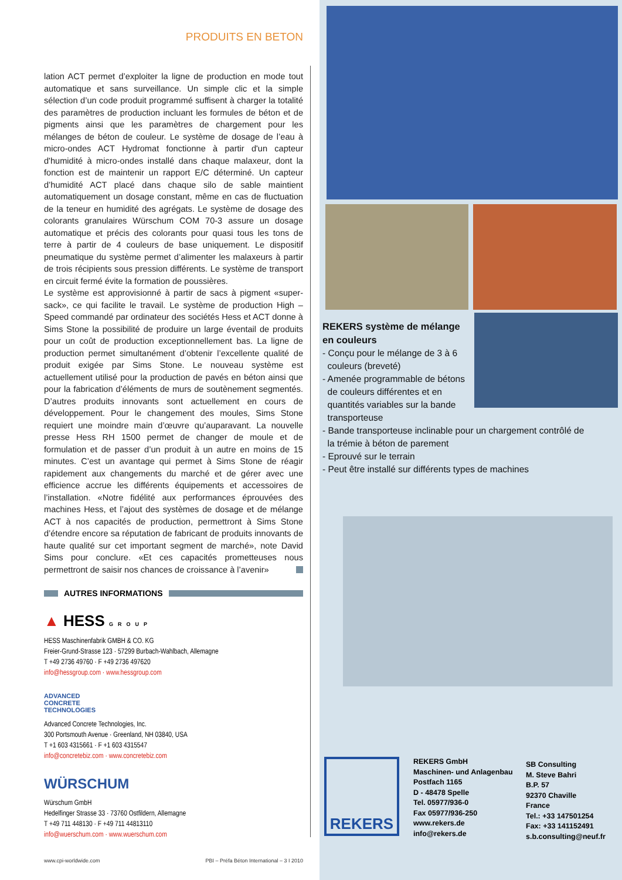PRODUITS EN BETON
lation ACT permet d’exploiter la ligne de production en mode tout automatique et sans surveillance. Un simple clic et la simple sélection d’un code produit programmé suffisent à charger la totalité des paramètres de production incluant les formules de béton et de pigments ainsi que les paramètres de chargement pour les mélanges de béton de couleur. Le système de dosage de l’eau à micro-ondes ACT Hydromat fonctionne à partir d'un capteur d'humidité à micro-ondes installé dans chaque malaxeur, dont la fonction est de maintenir un rapport E/C déterminé. Un capteur d’humidité ACT placé dans chaque silo de sable maintient automatiquement un dosage constant, même en cas de fluctuation de la teneur en humidité des agrégats. Le système de dosage des colorants granulaires Würschum COM 70-3 assure un dosage automatique et précis des colorants pour quasi tous les tons de terre à partir de 4 couleurs de base uniquement. Le dispositif pneumatique du système permet d’alimenter les malaxeurs à partir de trois récipients sous pression différents. Le système de transport en circuit fermé évite la formation de poussières.
Le système est approvisionné à partir de sacs à pigment «super-sack», ce qui facilite le travail. Le système de production High – Speed commandé par ordinateur des sociétés Hess et ACT donne à Sims Stone la possibilité de produire un large éventail de produits pour un coût de production exceptionnellement bas. La ligne de production permet simultanément d’obtenir l’excellente qualité de produit exigée par Sims Stone. Le nouveau système est actuellement utilisé pour la production de pavés en béton ainsi que pour la fabrication d’éléments de murs de soutènement segmentés. D’autres produits innovants sont actuellement en cours de développement. Pour le changement des moules, Sims Stone requiert une moindre main d’œuvre qu’auparavant. La nouvelle presse Hess RH 1500 permet de changer de moule et de formulation et de passer d’un produit à un autre en moins de 15 minutes. C’est un avantage qui permet à Sims Stone de réagir rapidement aux changements du marché et de gérer avec une efficience accrue les différents équipements et accessoires de l’installation. «Notre fidélité aux performances éprouvées des machines Hess, et l’ajout des systèmes de dosage et de mélange ACT à nos capacités de production, permettront à Sims Stone d’étendre encore sa réputation de fabricant de produits innovants de haute qualité sur cet important segment de marché», note David Sims pour conclure. «Et ces capacités prometteuses nous permettront de saisir nos chances de croissance à l’avenir»
AUTRES INFORMATIONS
▲ HESS GROUP
HESS Maschinenfabrik GMBH & CO. KG
Freier-Grund-Strasse 123 · 57299 Burbach-Wahlbach, Allemagne
T +49 2736 49760 · F +49 2736 497620
info@hessgroup.com · www.hessgroup.com
ADVANCED
CONCRETE
TECHNOLOGIES
Advanced Concrete Technologies, Inc.
300 Portsmouth Avenue · Greenland, NH 03840, USA
T +1 603 4315661 · F +1 603 4315547
info@concretebiz.com · www.concretebiz.com
WÜRSCHUM
Würschum GmbH
Hedelfinger Strasse 33 · 73760 Ostfildern, Allemagne
T +49 711 448130 · F +49 711 44813110
info@wuerschum.com · www.wuerschum.com
www.cpi-worldwide.com PBI – Préfa Béton International – 3 I 2010
REKERS système de mélange
en couleurs
- Conçu pour le mélange de 3 à 6
couleurs (breveté)
- Amenée programmable de bétons
de couleurs différentes et en
quantités variables sur la bande
transporteuse
- Bande transporteuse inclinable pour un chargement contrôlé de
la trémie à béton de parement
- Eprouvé sur le terrain
- Peut être installé sur différents types de machines
REKERS
REKERS GmbH
Maschinen- und Anlagenbau
Postfach 1165
D - 48478 Spelle
Tel. 05977/936-0
Fax 05977/936-250
www.rekers.de
info@rekers.de
SB Consulting
M. Steve Bahri
B.P. 57
92370 Chaville
France
Tel.: +33 147501254
Fax: +33 141152491
s.b.consulting@neuf.fr